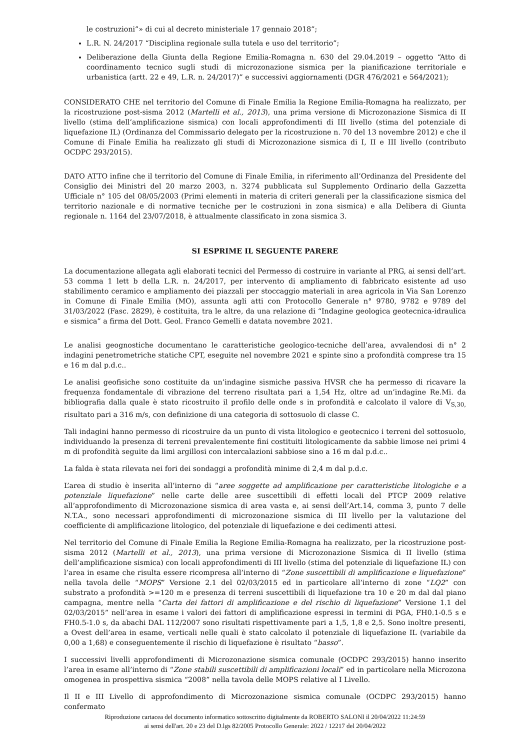le costruzioni”» di cui al decreto ministeriale 17 gennaio 2018”;
L.R. N. 24/2017 “Disciplina regionale sulla tutela e uso del territorio”;
Deliberazione della Giunta della Regione Emilia-Romagna n. 630 del 29.04.2019 – oggetto “Atto di coordinamento tecnico sugli studi di microzonazione sismica per la pianificazione territoriale e urbanistica (artt. 22 e 49, L.R. n. 24/2017)” e successivi aggiornamenti (DGR 476/2021 e 564/2021);
CONSIDERATO CHE nel territorio del Comune di Finale Emilia la Regione Emilia-Romagna ha realizzato, per la ricostruzione post-sisma 2012 (Martelli et al., 2013), una prima versione di Microzonazione Sismica di II livello (stima dell’amplificazione sismica) con locali approfondimenti di III livello (stima del potenziale di liquefazione IL) (Ordinanza del Commissario delegato per la ricostruzione n. 70 del 13 novembre 2012) e che il Comune di Finale Emilia ha realizzato gli studi di Microzonazione sismica di I, II e III livello (contributo OCDPC 293/2015).
DATO ATTO infine che il territorio del Comune di Finale Emilia, in riferimento all’Ordinanza del Presidente del Consiglio dei Ministri del 20 marzo 2003, n. 3274 pubblicata sul Supplemento Ordinario della Gazzetta Ufficiale n° 105 del 08/05/2003 (Primi elementi in materia di criteri generali per la classificazione sismica del territorio nazionale e di normative tecniche per le costruzioni in zona sismica) e alla Delibera di Giunta regionale n. 1164 del 23/07/2018, è attualmente classificato in zona sismica 3.
SI ESPRIME IL SEGUENTE PARERE
La documentazione allegata agli elaborati tecnici del Permesso di costruire in variante al PRG, ai sensi dell’art. 53 comma 1 lett b della L.R. n. 24/2017, per intervento di ampliamento di fabbricato esistente ad uso stabilimento ceramico e ampliamento dei piazzali per stoccaggio materiali in area agricola in Via San Lorenzo in Comune di Finale Emilia (MO), assunta agli atti con Protocollo Generale n° 9780, 9782 e 9789 del 31/03/2022 (Fasc. 2829), è costituita, tra le altre, da una relazione di “Indagine geologica geotecnica-idraulica e sismica” a firma del Dott. Geol. Franco Gemelli e datata novembre 2021.
Le analisi geognostiche documentano le caratteristiche geologico-tecniche dell’area, avvalendosi di n° 2 indagini penetrometriche statiche CPT, eseguite nel novembre 2021 e spinte sino a profondità comprese tra 15 e 16 m dal p.d.c..
Le analisi geofisiche sono costituite da un’indagine sismiche passiva HVSR che ha permesso di ricavare la frequenza fondamentale di vibrazione del terreno risultata pari a 1,54 Hz, oltre ad un’indagine Re.Mi. da bibliografia dalla quale è stato ricostruito il profilo delle onde s in profondità e calcolato il valore di V<sub>S,30,</sub> risultato pari a 316 m/s, con definizione di una categoria di sottosuolo di classe C.
Tali indagini hanno permesso di ricostruire da un punto di vista litologico e geotecnico i terreni del sottosuolo, individuando la presenza di terreni prevalentemente fini costituiti litologicamente da sabbie limose nei primi 4 m di profondità seguite da limi argillosi con intercalazioni sabbiose sino a 16 m dal p.d.c..
La falda è stata rilevata nei fori dei sondaggi a profondità minime di 2,4 m dal p.d.c.
L’area di studio è inserita all’interno di “aree soggette ad amplificazione per caratteristiche litologiche e a potenziale liquefazione” nelle carte delle aree suscettibili di effetti locali del PTCP 2009 relative all’approfondimento di Microzonazione sismica di area vasta e, ai sensi dell’Art.14, comma 3, punto 7 delle N.T.A., sono necessari approfondimenti di microzonazione sismica di III livello per la valutazione del coefficiente di amplificazione litologico, del potenziale di liquefazione e dei cedimenti attesi.
Nel territorio del Comune di Finale Emilia la Regione Emilia-Romagna ha realizzato, per la ricostruzione post-sisma 2012 (Martelli et al., 2013), una prima versione di Microzonazione Sismica di II livello (stima dell’amplificazione sismica) con locali approfondimenti di III livello (stima del potenziale di liquefazione IL) con l’area in esame che risulta essere ricompresa all’interno di “Zone suscettibili di amplificazione e liquefazione” nella tavola delle “MOPS” Versione 2.1 del 02/03/2015 ed in particolare all’interno di zone “LQ2” con substrato a profondità >=120 m e presenza di terreni suscettibili di liquefazione tra 10 e 20 m dal dal piano campagna, mentre nella “Carta dei fattori di amplificazione e del rischio di liquefazione” Versione 1.1 del 02/03/2015” nell’area in esame i valori dei fattori di amplificazione espressi in termini di PGA, FH0.1-0.5 s e FH0.5-1.0 s, da abachi DAL 112/2007 sono risultati rispettivamente pari a 1,5, 1,8 e 2,5. Sono inoltre presenti, a Ovest dell’area in esame, verticali nelle quali è stato calcolato il potenziale di liquefazione IL (variabile da 0,00 a 1,68) e conseguentemente il rischio di liquefazione è risultato “basso”.
I successivi livelli approfondimenti di Microzonazione sismica comunale (OCDPC 293/2015) hanno inserito l’area in esame all’interno di “Zone stabili suscettibili di amplificazioni locali” ed in particolare nella Microzona omogenea in prospettiva sismica “2008” nella tavola delle MOPS relative al I Livello.
Il II e III Livello di approfondimento di Microzonazione sismica comunale (OCDPC 293/2015) hanno confermato
Riproduzione cartacea del documento informatico sottoscritto digitalmente da ROBERTO SALONI il 20/04/2022 11:24:59
ai sensi dell'art. 20 e 23 del D.lgs 82/2005 Protocollo Generale: 2022 / 12217 del 20/04/2022